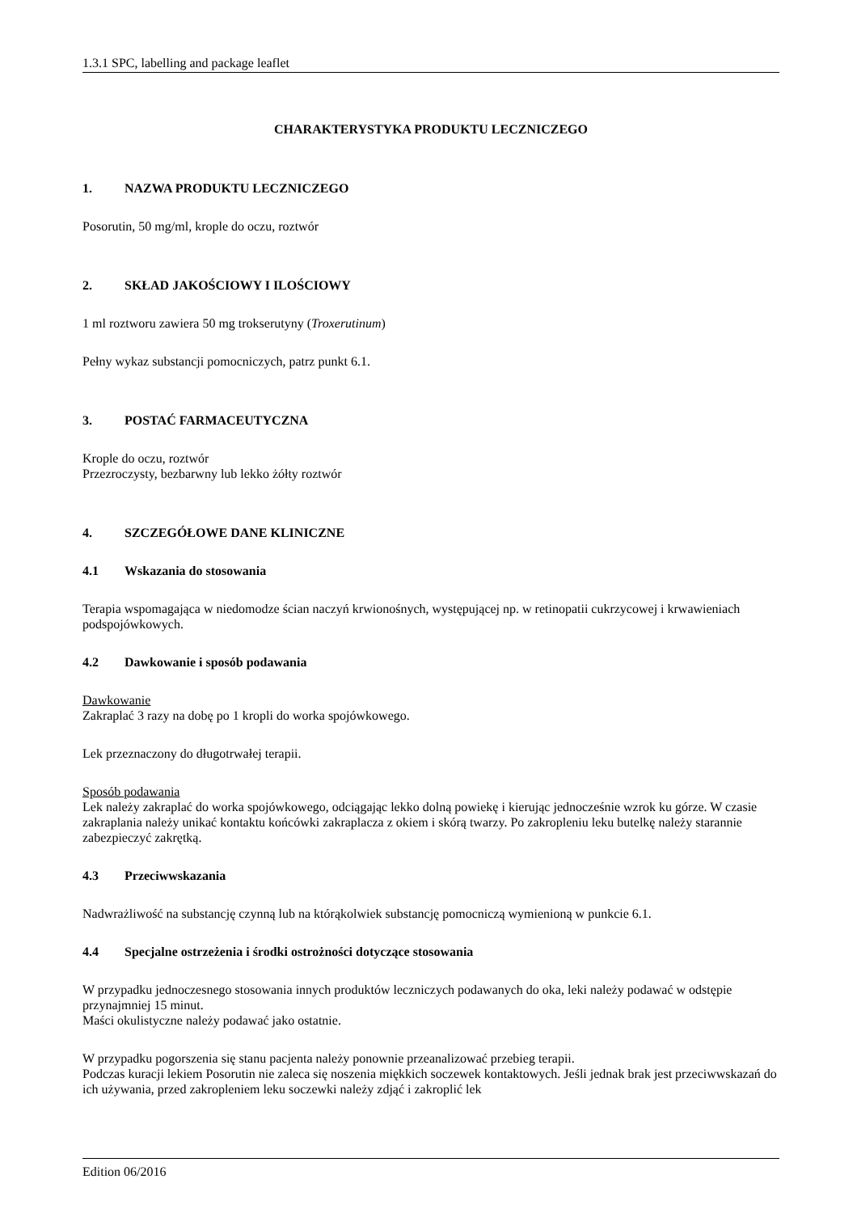1.3.1 SPC, labelling and package leaflet
CHARAKTERYSTYKA PRODUKTU LECZNICZEGO
1. NAZWA PRODUKTU LECZNICZEGO
Posorutin, 50 mg/ml, krople do oczu, roztwór
2. SKŁAD JAKOŚCIOWY I ILOŚCIOWY
1 ml roztworu zawiera 50 mg trokserutyny (Troxerutinum)
Pełny wykaz substancji pomocniczych, patrz punkt 6.1.
3. POSTAĆ FARMACEUTYCZNA
Krople do oczu, roztwór
Przezroczysty, bezbarwny lub lekko żółty roztwór
4. SZCZEGÓŁOWE DANE KLINICZNE
4.1 Wskazania do stosowania
Terapia wspomagająca w niedomodze ścian naczyń krwionośnych, występującej np. w retinopatii cukrzycowej i krwawieniach podspojówkowych.
4.2 Dawkowanie i sposób podawania
Dawkowanie
Zakraplać 3 razy na dobę po 1 kropli do worka spojówkowego.
Lek przeznaczony do długotrwałej terapii.
Sposób podawania
Lek należy zakraplać do worka spojówkowego, odciągając lekko dolną powiekę i kierując jednocześnie wzrok ku górze. W czasie zakraplania należy unikać kontaktu końcówki zakraplacza z okiem i skórą twarzy. Po zakropleniu leku butelkę należy starannie zabezpieczyć zakrętką.
4.3 Przeciwwskazania
Nadwrażliwość na substancję czynną lub na którąkolwiek substancję pomocniczą wymienioną w punkcie 6.1.
4.4 Specjalne ostrzeżenia i środki ostrożności dotyczące stosowania
W przypadku jednoczesnego stosowania innych produktów leczniczych podawanych do oka, leki należy podawać w odstępie przynajmniej 15 minut.
Maści okulistyczne należy podawać jako ostatnie.
W przypadku pogorszenia się stanu pacjenta należy ponownie przeanalizować przebieg terapii.
Podczas kuracji lekiem Posorutin nie zaleca się noszenia miękkich soczewek kontaktowych. Jeśli jednak brak jest przeciwwskazań do ich używania, przed zakropleniem leku soczewki należy zdjąć i zakroplić lek
Edition 06/2016